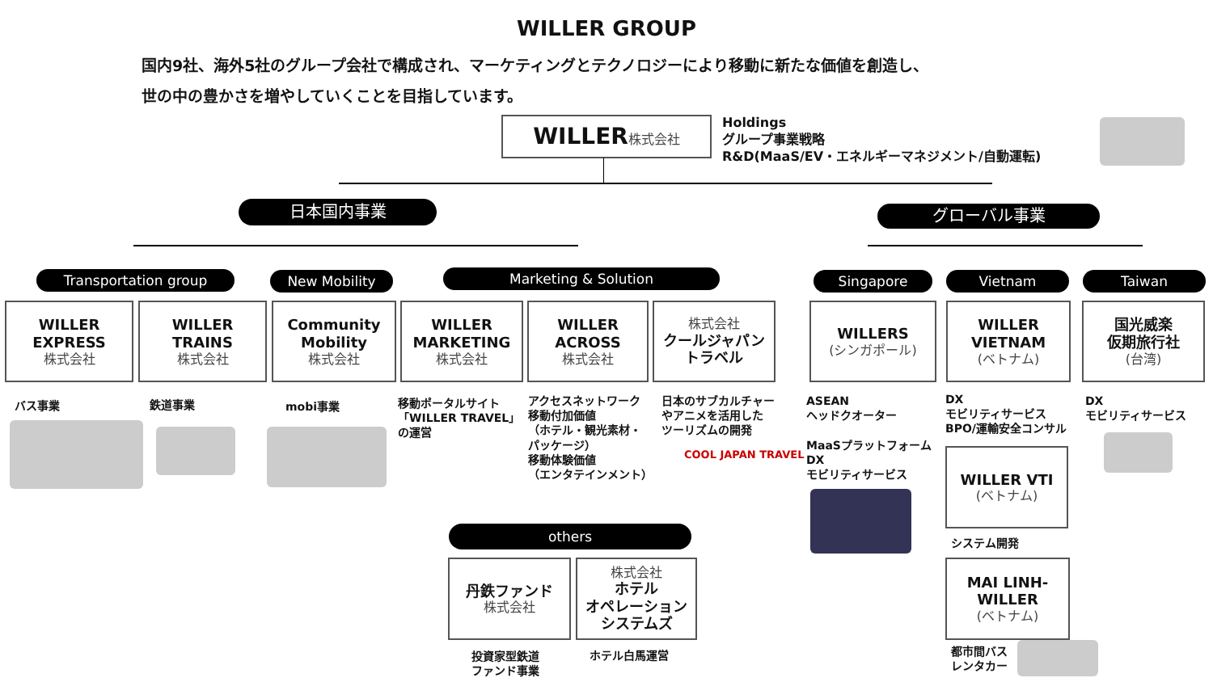WILLER GROUP
国内9社、海外5社のグループ会社で構成され、マーケティングとテクノロジーにより移動に新たな価値を創造し、
世の中の豊かさを増やしていくことを目指しています。
WILLER株式会社
Holdings
グループ事業戦略
R&D(MaaS/EV・エネルギーマネジメント/自動運転)
日本国内事業 グローバル事業
Transportation group New Mobility Marketing & Solution Singapore Vietnam Taiwan
WILLER
EXPRESS
株式会社
WILLER
TRAINS
株式会社
Community
Mobility
株式会社
WILLER
MARKETING
株式会社
WILLER
ACROSS
株式会社
株式会社
クールジャパン
トラベル
WILLERS
(シンガポール)
WILLER
VIETNAM
(ベトナム)
国光威楽
仮期旅行社
(台湾)
バス事業 鉄道事業 mobi事業
移動ポータルサイト
「WILLER TRAVEL」
の運営
アクセスネットワーク
移動付加価値
（ホテル・観光素材・
パッケージ）
移動体験価値
（エンタテインメント）
日本のサブカルチャー
やアニメを活用した
ツーリズムの開発
COOL JAPAN TRAVEL
ASEAN
ヘッドクオーター
MaaSプラットフォーム
DX
モビリティサービス
DX
モビリティサービス
BPO/運輸安全コンサル
DX
モビリティサービス
WILLER VTI
(ベトナム)
システム開発
MAI LINH-
WILLER
(ベトナム)
都市間バス
レンタカー
others
丹鉄ファンド
株式会社
株式会社
ホテル
オペレーション
システムズ
投資家型鉄道
ファンド事業
ホテル白馬運営